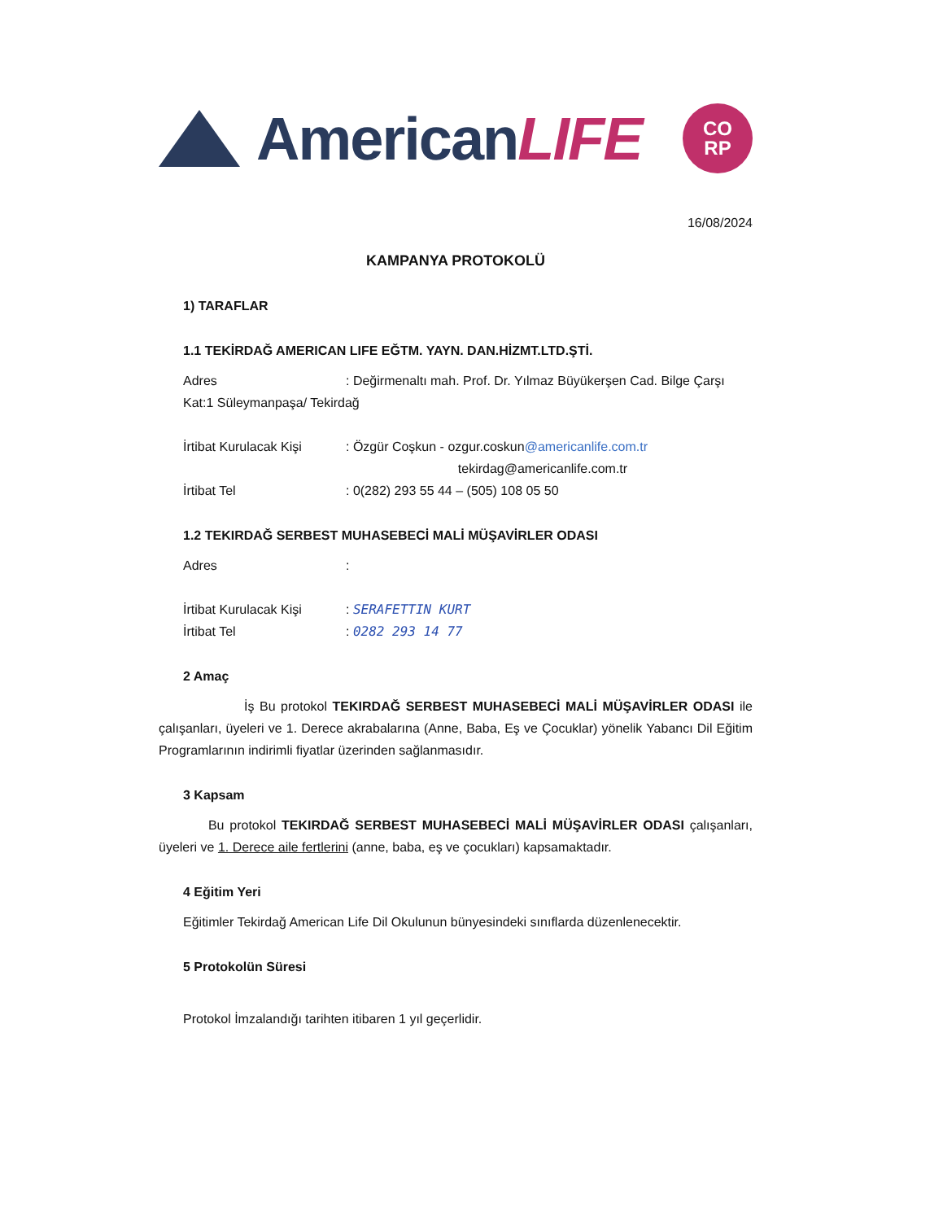AmericanLIFE
CO
RP
16/08/2024
KAMPANYA PROTOKOLÜ
1) TARAFLAR
1.1 TEKİRDAĞ AMERICAN LIFE EĞTM. YAYN. DAN.HİZMT.LTD.ŞTİ.
Adres: Değirmenaltı mah. Prof. Dr. Yılmaz Büyükerşen Cad. Bilge Çarşı
Kat:1 Süleymanpaşa/ Tekirdağ
İrtibat Kurulacak Kişi: Özgür Coşkun - ozgur.coskun@americanlife.com.tr
tekirdag@americanlife.com.tr
İrtibat Tel: 0(282) 293 55 44 – (505) 108 05 50
1.2 TEKIRDAĞ SERBEST MUHASEBECİ MALİ MÜŞAVİRLER ODASI
Adres:
İrtibat Kurulacak Kişi: SERAFETTIN KURT
İrtibat Tel: 0282 293 14 77
2 Amaç
İş Bu protokol TEKIRDAĞ SERBEST MUHASEBECİ MALİ MÜŞAVİRLER ODASI ile çalışanları, üyeleri ve 1. Derece akrabalarına (Anne, Baba, Eş ve Çocuklar) yönelik Yabancı Dil Eğitim Programlarının indirimli fiyatlar üzerinden sağlanmasıdır.
3 Kapsam
Bu protokol TEKIRDAĞ SERBEST MUHASEBECİ MALİ MÜŞAVİRLER ODASI çalışanları, üyeleri ve 1. Derece aile fertlerini (anne, baba, eş ve çocukları) kapsamaktadır.
4 Eğitim Yeri
Eğitimler Tekirdağ American Life Dil Okulunun bünyesindeki sınıflarda düzenlenecektir.
5 Protokolün Süresi
Protokol İmzalandığı tarihten itibaren 1 yıl geçerlidir.